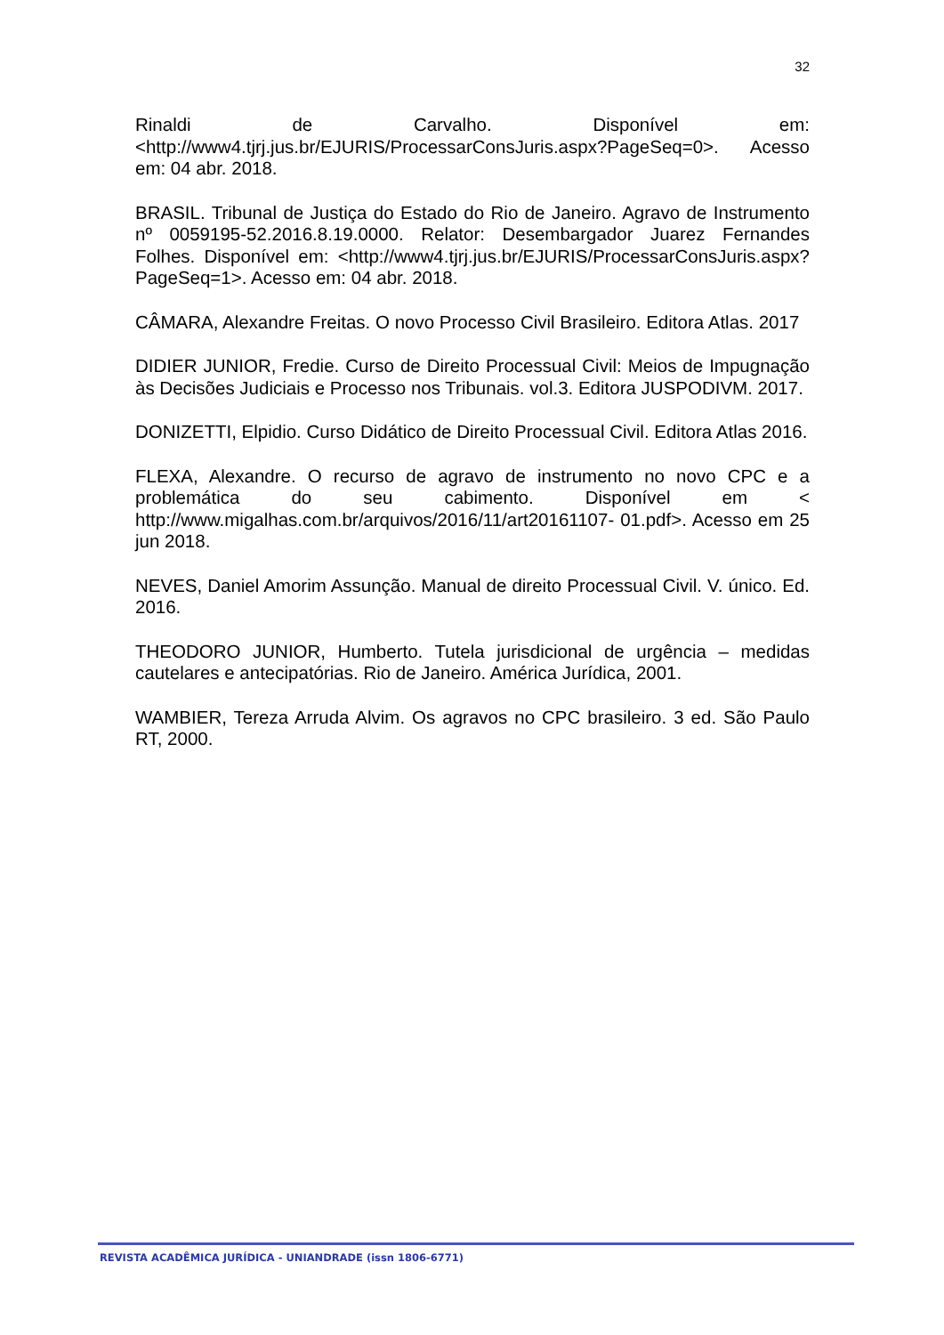32
Rinaldi de Carvalho. Disponível em: <http://www4.tjrj.jus.br/EJURIS/ProcessarConsJuris.aspx?PageSeq=0>. Acesso em: 04 abr. 2018.
BRASIL. Tribunal de Justiça do Estado do Rio de Janeiro. Agravo de Instrumento nº 0059195-52.2016.8.19.0000. Relator: Desembargador Juarez Fernandes Folhes. Disponível em: <http://www4.tjrj.jus.br/EJURIS/ProcessarConsJuris.aspx?PageSeq=1>. Acesso em: 04 abr. 2018.
CÂMARA, Alexandre Freitas. O novo Processo Civil Brasileiro. Editora Atlas. 2017
DIDIER JUNIOR, Fredie. Curso de Direito Processual Civil: Meios de Impugnação às Decisões Judiciais e Processo nos Tribunais. vol.3. Editora JUSPODIVM. 2017.
DONIZETTI, Elpidio. Curso Didático de Direito Processual Civil. Editora Atlas 2016.
FLEXA, Alexandre. O recurso de agravo de instrumento no novo CPC e a problemática do seu cabimento. Disponível em < http://www.migalhas.com.br/arquivos/2016/11/art20161107- 01.pdf>. Acesso em 25 jun 2018.
NEVES, Daniel Amorim Assunção. Manual de direito Processual Civil. V. único. Ed. 2016.
THEODORO JUNIOR, Humberto. Tutela jurisdicional de urgência – medidas cautelares e antecipatórias. Rio de Janeiro. América Jurídica, 2001.
WAMBIER, Tereza Arruda Alvim. Os agravos no CPC brasileiro. 3 ed. São Paulo RT, 2000.
REVISTA ACADÊMICA JURÍDICA - UNIANDRADE (issn 1806-6771)